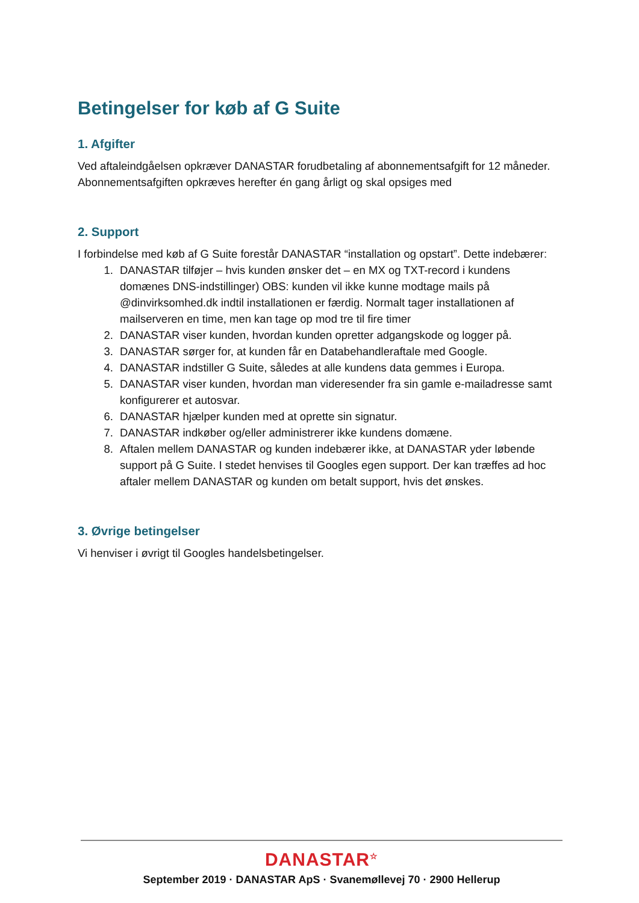Betingelser for køb af G Suite
1. Afgifter
Ved aftaleindgåelsen opkræver DANASTAR forudbetaling af abonnementsafgift for 12 måneder. Abonnementsafgiften opkræves herefter én gang årligt og skal opsiges med
2. Support
I forbindelse med køb af G Suite forestår DANASTAR “installation og opstart”. Dette indebærer:
1. DANASTAR tilføjer – hvis kunden ønsker det – en MX og TXT-record i kundens domænes DNS-indstillinger) OBS: kunden vil ikke kunne modtage mails på @dinvirksomhed.dk indtil installationen er færdig. Normalt tager installationen af mailserveren en time, men kan tage op mod tre til fire timer
2. DANASTAR viser kunden, hvordan kunden opretter adgangskode og logger på.
3. DANASTAR sørger for, at kunden får en Databehandleraftale med Google.
4. DANASTAR indstiller G Suite, således at alle kundens data gemmes i Europa.
5. DANASTAR viser kunden, hvordan man videresender fra sin gamle e-mailadresse samt konfigurerer et autosvar.
6. DANASTAR hjælper kunden med at oprette sin signatur.
7. DANASTAR indkøber og/eller administrerer ikke kundens domæne.
8. Aftalen mellem DANASTAR og kunden indebærer ikke, at DANASTAR yder løbende support på G Suite. I stedet henvises til Googles egen support. Der kan træffes ad hoc aftaler mellem DANASTAR og kunden om betalt support, hvis det ønskes.
3. Øvrige betingelser
Vi henviser i øvrigt til Googles handelsbetingelser.
DANASTAR<sup>☆</sup>
September 2019 · DANASTAR ApS · Svanemøllevej 70 · 2900 Hellerup